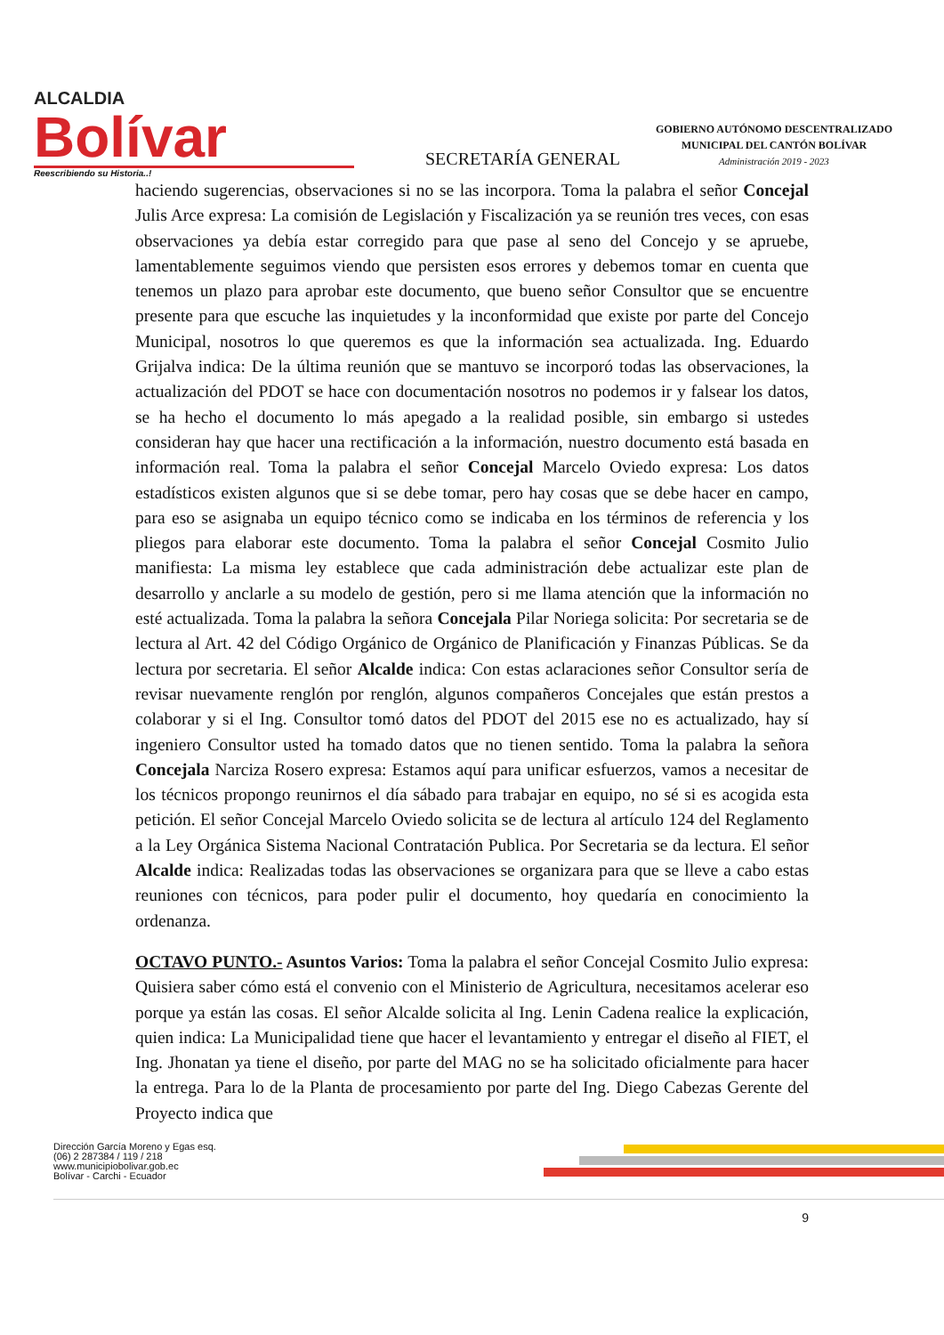ALCALDIA
Bolívar
Reescribiendo su Historia..!
SECRETARÍA GENERAL
GOBIERNO AUTÓNOMO DESCENTRALIZADO
MUNICIPAL DEL CANTÓN BOLÍVAR
Administración 2019 - 2023
haciendo sugerencias, observaciones si no se las incorpora. Toma la palabra el señor Concejal Julis Arce expresa: La comisión de Legislación y Fiscalización ya se reunión tres veces, con esas observaciones ya debía estar corregido para que pase al seno del Concejo y se apruebe, lamentablemente seguimos viendo que persisten esos errores y debemos tomar en cuenta que tenemos un plazo para aprobar este documento, que bueno señor Consultor que se encuentre presente para que escuche las inquietudes y la inconformidad que existe por parte del Concejo Municipal, nosotros lo que queremos es que la información sea actualizada. Ing. Eduardo Grijalva indica: De la última reunión que se mantuvo se incorporó todas las observaciones, la actualización del PDOT se hace con documentación nosotros no podemos ir y falsear los datos, se ha hecho el documento lo más apegado a la realidad posible, sin embargo si ustedes consideran hay que hacer una rectificación a la información, nuestro documento está basada en información real. Toma la palabra el señor Concejal Marcelo Oviedo expresa: Los datos estadísticos existen algunos que si se debe tomar, pero hay cosas que se debe hacer en campo, para eso se asignaba un equipo técnico como se indicaba en los términos de referencia y los pliegos para elaborar este documento. Toma la palabra el señor Concejal Cosmito Julio manifiesta: La misma ley establece que cada administración debe actualizar este plan de desarrollo y anclarle a su modelo de gestión, pero si me llama atención que la información no esté actualizada. Toma la palabra la señora Concejala Pilar Noriega solicita: Por secretaria se de lectura al Art. 42 del Código Orgánico de Orgánico de Planificación y Finanzas Públicas. Se da lectura por secretaria. El señor Alcalde indica: Con estas aclaraciones señor Consultor sería de revisar nuevamente renglón por renglón, algunos compañeros Concejales que están prestos a colaborar y si el Ing. Consultor tomó datos del PDOT del 2015 ese no es actualizado, hay sí ingeniero Consultor usted ha tomado datos que no tienen sentido. Toma la palabra la señora Concejala Narciza Rosero expresa: Estamos aquí para unificar esfuerzos, vamos a necesitar de los técnicos propongo reunirnos el día sábado para trabajar en equipo, no sé si es acogida esta petición. El señor Concejal Marcelo Oviedo solicita se de lectura al artículo 124 del Reglamento a la Ley Orgánica Sistema Nacional Contratación Publica. Por Secretaria se da lectura. El señor Alcalde indica: Realizadas todas las observaciones se organizara para que se lleve a cabo estas reuniones con técnicos, para poder pulir el documento, hoy quedaría en conocimiento la ordenanza.
OCTAVO PUNTO.- Asuntos Varios: Toma la palabra el señor Concejal Cosmito Julio expresa: Quisiera saber cómo está el convenio con el Ministerio de Agricultura, necesitamos acelerar eso porque ya están las cosas. El señor Alcalde solicita al Ing. Lenin Cadena realice la explicación, quien indica: La Municipalidad tiene que hacer el levantamiento y entregar el diseño al FIET, el Ing. Jhonatan ya tiene el diseño, por parte del MAG no se ha solicitado oficialmente para hacer la entrega. Para lo de la Planta de procesamiento por parte del Ing. Diego Cabezas Gerente del Proyecto indica que
Dirección García Moreno y Egas esq.
(06) 2 287384 / 119 / 218
www.municipiobolivar.gob.ec
Bolívar - Carchi - Ecuador
9